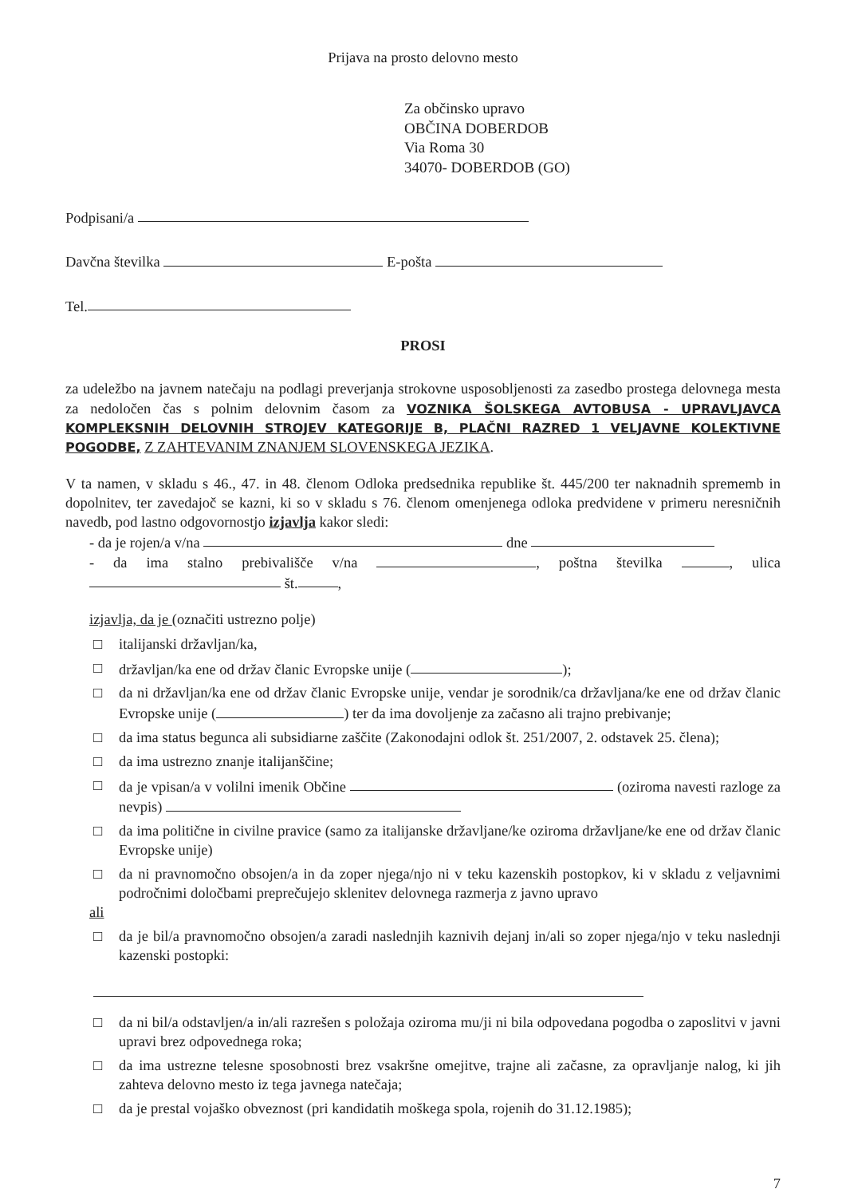Prijava na prosto delovno mesto
Za občinsko upravo
OBČINA DOBERDOB
Via Roma 30
34070- DOBERDOB (GO)
Podpisani/a
Davčna številka E-pošta
Tel.
PROSI
za udeležbo na javnem natečaju na podlagi preverjanja strokovne usposobljenosti za zasedbo prostega delovnega mesta za nedoločen čas s polnim delovnim časom za VOZNIKA ŠOLSKEGA AVTOBUSA - UPRAVLJAVCA KOMPLEKSNIH DELOVNIH STROJEV KATEGORIJE B, PLAČNI RAZRED 1 VELJAVNE KOLEKTIVNE POGODBE, Z ZAHTEVANIM ZNANJEM SLOVENSKEGA JEZIKA.
V ta namen, v skladu s 46., 47. in 48. členom Odloka predsednika republike št. 445/200 ter naknadnih sprememb in dopolnitev, ter zavedajoč se kazni, ki so v skladu s 76. členom omenjenega odloka predvidene v primeru neresničnih navedb, pod lastno odgovornostjo izjavlja kakor sledi:
- da je rojen/a v/na dne
- da ima stalno prebivališče v/na , poštna številka , ulica št. ,
izjavlja, da je (označiti ustrezno polje)
□ italijanski državljan/ka,
□ državljan/ka ene od držav članic Evropske unije ( );
□ da ni državljan/ka ene od držav članic Evropske unije, vendar je sorodnik/ca državljana/ke ene od držav članic Evropske unije ( ) ter da ima dovoljenje za začasno ali trajno prebivanje;
□ da ima status begunca ali subsidiarne zaščite (Zakonodajni odlok št. 251/2007, 2. odstavek 25. člena);
□ da ima ustrezno znanje italijanščine;
□ da je vpisan/a v volilni imenik Občine (oziroma navesti razloge za nevpis)
□ da ima politične in civilne pravice (samo za italijanske državljane/ke oziroma državljane/ke ene od držav članic Evropske unije)
□ da ni pravnomočno obsojen/a in da zoper njega/njo ni v teku kazenskih postopkov, ki v skladu z veljavnimi področnimi določbami preprečujejo sklenitev delovnega razmerja z javno upravo
ali
□ da je bil/a pravnomočno obsojen/a zaradi naslednjih kaznivih dejanj in/ali so zoper njega/njo v teku naslednji kazenski postopki:
□ da ni bil/a odstavljen/a in/ali razrešen s položaja oziroma mu/ji ni bila odpovedana pogodba o zaposlitvi v javni upravi brez odpovednega roka;
□ da ima ustrezne telesne sposobnosti brez vsakršne omejitve, trajne ali začasne, za opravljanje nalog, ki jih zahteva delovno mesto iz tega javnega natečaja;
□ da je prestal vojaško obveznost (pri kandidatih moškega spola, rojenih do 31.12.1985);
7